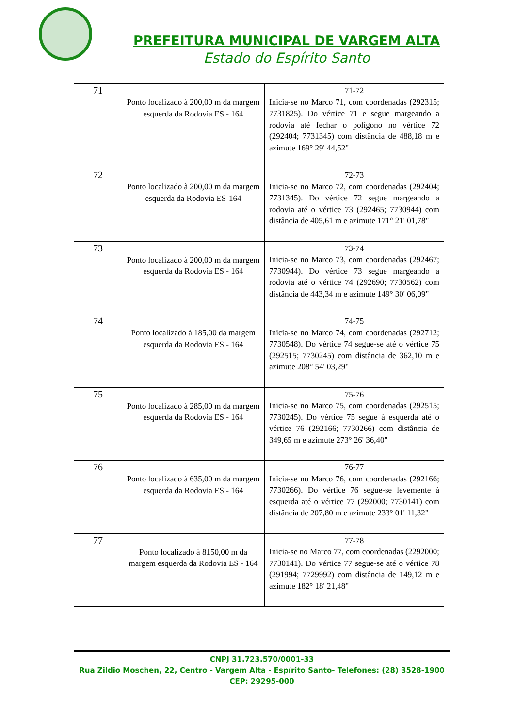PREFEITURA MUNICIPAL DE VARGEM ALTA
Estado do Espírito Santo
| 71 | Ponto localizado à 200,00 m da margem esquerda da Rodovia ES - 164 | 71-72 Inicia-se no Marco 71, com coordenadas (292315; 7731825). Do vértice 71 e segue margeando a rodovia até fechar o polígono no vértice 72 (292404; 7731345) com distância de 488,18 m e azimute 169° 29' 44,52" |
| 72 | Ponto localizado à 200,00 m da margem esquerda da Rodovia ES-164 | 72-73 Inicia-se no Marco 72, com coordenadas (292404; 7731345). Do vértice 72 segue margeando a rodovia até o vértice 73 (292465; 7730944) com distância de 405,61 m e azimute 171° 21' 01,78" |
| 73 | Ponto localizado à 200,00 m da margem esquerda da Rodovia ES - 164 | 73-74 Inicia-se no Marco 73, com coordenadas (292467; 7730944). Do vértice 73 segue margeando a rodovia até o vértice 74 (292690; 7730562) com distância de 443,34 m e azimute 149° 30' 06,09" |
| 74 | Ponto localizado à 185,00 da margem esquerda da Rodovia ES - 164 | 74-75 Inicia-se no Marco 74, com coordenadas (292712; 7730548). Do vértice 74 segue-se até o vértice 75 (292515; 7730245) com distância de 362,10 m e azimute 208° 54' 03,29" |
| 75 | Ponto localizado à 285,00 m da margem esquerda da Rodovia ES - 164 | 75-76 Inicia-se no Marco 75, com coordenadas (292515; 7730245). Do vértice 75 segue à esquerda até o vértice 76 (292166; 7730266) com distância de 349,65 m e azimute 273° 26' 36,40" |
| 76 | Ponto localizado à 635,00 m da margem esquerda da Rodovia ES - 164 | 76-77 Inicia-se no Marco 76, com coordenadas (292166; 7730266). Do vértice 76 segue-se levemente à esquerda até o vértice 77 (292000; 7730141) com distância de 207,80 m e azimute 233° 01' 11,32" |
| 77 | Ponto localizado à 8150,00 m da margem esquerda da Rodovia ES - 164 | 77-78 Inicia-se no Marco 77, com coordenadas (2292000; 7730141). Do vértice 77 segue-se até o vértice 78 (291994; 7729992) com distância de 149,12 m e azimute 182° 18' 21,48" |
CNPJ 31.723.570/0001-33
Rua Zildio Moschen, 22, Centro - Vargem Alta - Espírito Santo- Telefones: (28) 3528-1900
CEP: 29295-000